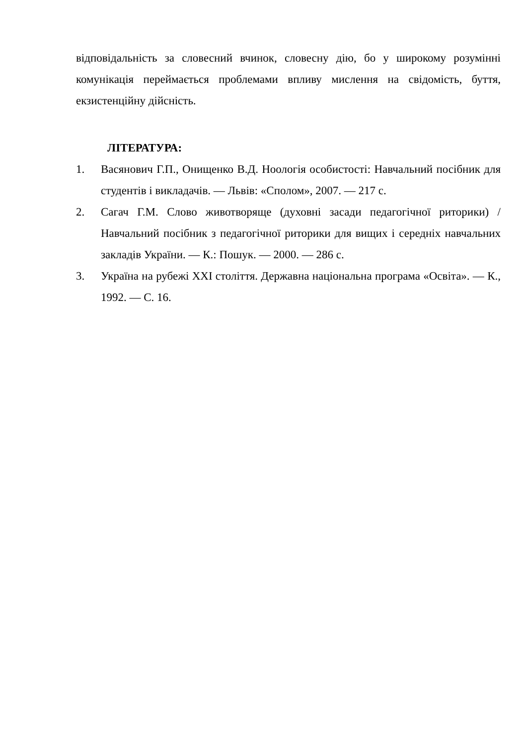відповідальність за словесний вчинок, словесну дію, бо у широкому розумінні комунікація переймається проблемами впливу мислення на свідомість, буття, екзистенційну дійсність.
ЛІТЕРАТУРА:
1. Васянович Г.П., Онищенко В.Д. Ноологія особистості: Навчальний посібник для студентів і викладачів. — Львів: «Сполом», 2007. — 217 с.
2. Сагач Г.М. Слово животворяще (духовні засади педагогічної риторики) / Навчальний посібник з педагогічної риторики для вищих і середніх навчальних закладів України. — К.: Пошук. — 2000. — 286 с.
3. Україна на рубежі XXI століття. Державна національна програма «Освіта». — К., 1992. — С. 16.